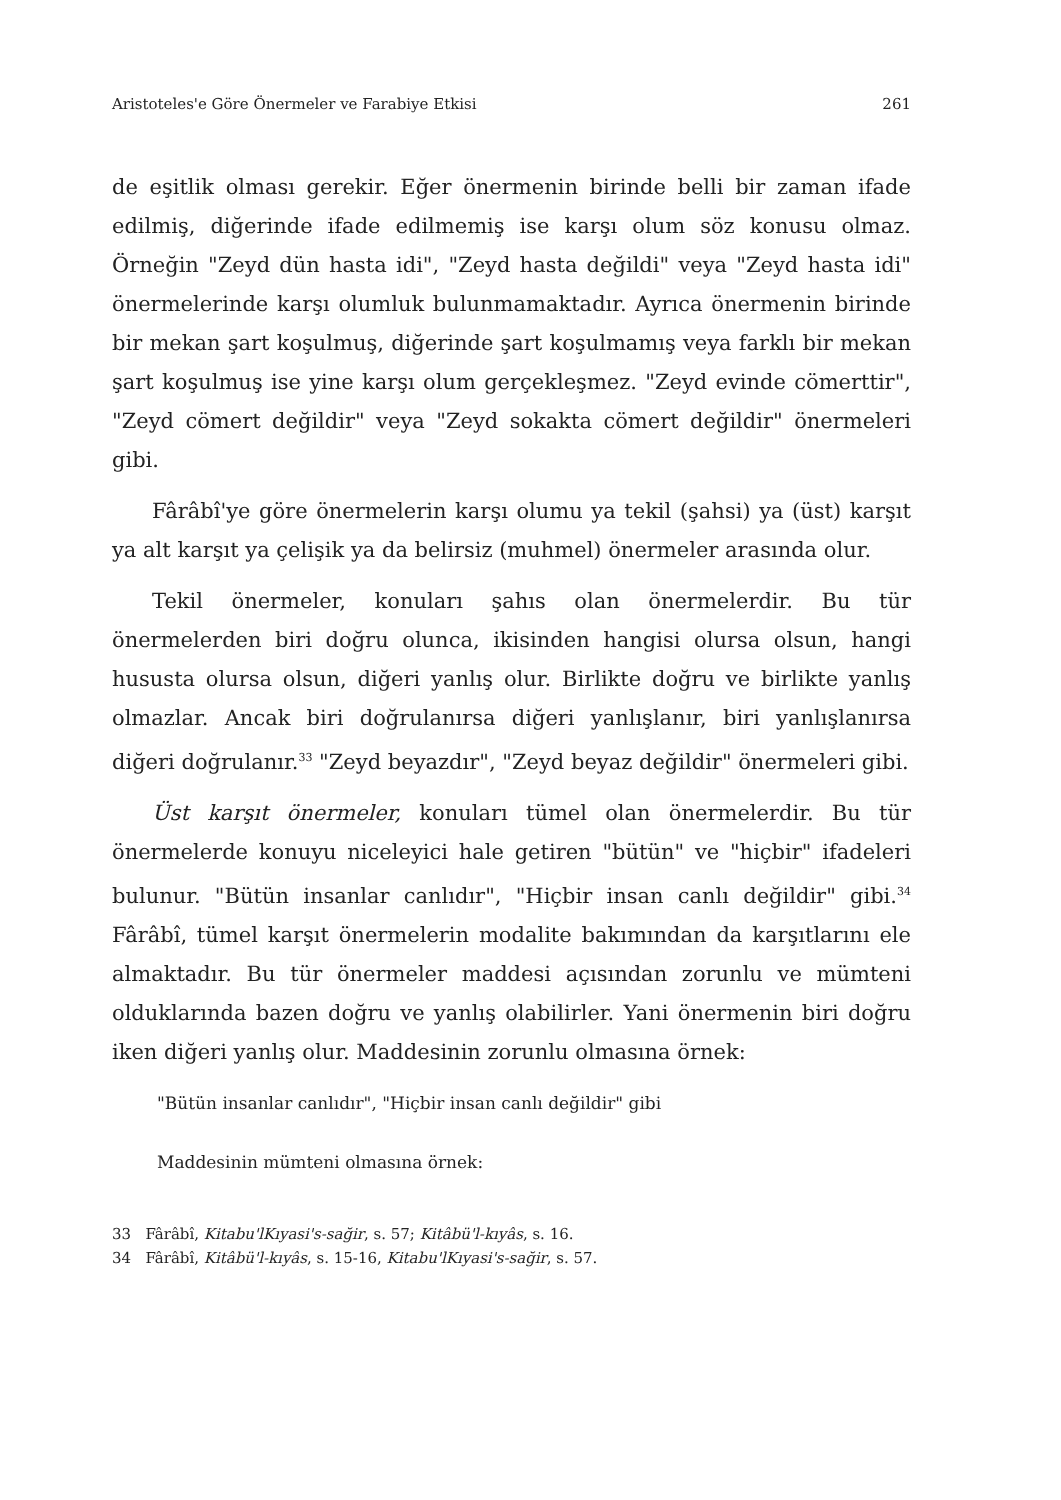Aristoteles'e Göre Önermeler ve Farabiye Etkisi 261
de eşitlik olması gerekir. Eğer önermenin birinde belli bir zaman ifade edilmiş, diğerinde ifade edilmemiş ise karşı olum söz konusu olmaz. Örneğin "Zeyd dün hasta idi", "Zeyd hasta değildi" veya "Zeyd hasta idi" önermelerinde karşı olumluk bulunmamaktadır. Ayrıca önermenin birinde bir mekan şart koşulmuş, diğerinde şart koşulmamış veya farklı bir mekan şart koşulmuş ise yine karşı olum gerçekleşmez. "Zeyd evinde cömerttir", "Zeyd cömert değildir" veya "Zeyd sokakta cömert değildir" önermeleri gibi.
Fârâbî'ye göre önermelerin karşı olumu ya tekil (şahsi) ya (üst) karşıt ya alt karşıt ya çelişik ya da belirsiz (muhmel) önermeler arasında olur.
Tekil önermeler, konuları şahıs olan önermelerdir. Bu tür önermelerden biri doğru olunca, ikisinden hangisi olursa olsun, hangi hususta olursa olsun, diğeri yanlış olur. Birlikte doğru ve birlikte yanlış olmazlar. Ancak biri doğrulanırsa diğeri yanlışlanır, biri yanlışlanırsa diğeri doğrulanır.<sup>33</sup> "Zeyd beyazdır", "Zeyd beyaz değildir" önermeleri gibi.
Üst karşıt önermeler, konuları tümel olan önermelerdir. Bu tür önermelerde konuyu niceleyici hale getiren "bütün" ve "hiçbir" ifadeleri bulunur. "Bütün insanlar canlıdır", "Hiçbir insan canlı değildir" gibi.<sup>34</sup> Fârâbî, tümel karşıt önermelerin modalite bakımından da karşıtlarını ele almaktadır. Bu tür önermeler maddesi açısından zorunlu ve mümteni olduklarında bazen doğru ve yanlış olabilirler. Yani önermenin biri doğru iken diğeri yanlış olur. Maddesinin zorunlu olmasına örnek:
"Bütün insanlar canlıdır", "Hiçbir insan canlı değildir" gibi
Maddesinin mümteni olmasına örnek:
33 Fârâbî, Kitabu'lKıyasi's-sağir, s. 57; Kitâbü'l-kıyâs, s. 16.
34 Fârâbî, Kitâbü'l-kıyâs, s. 15-16, Kitabu'lKıyasi's-sağir, s. 57.